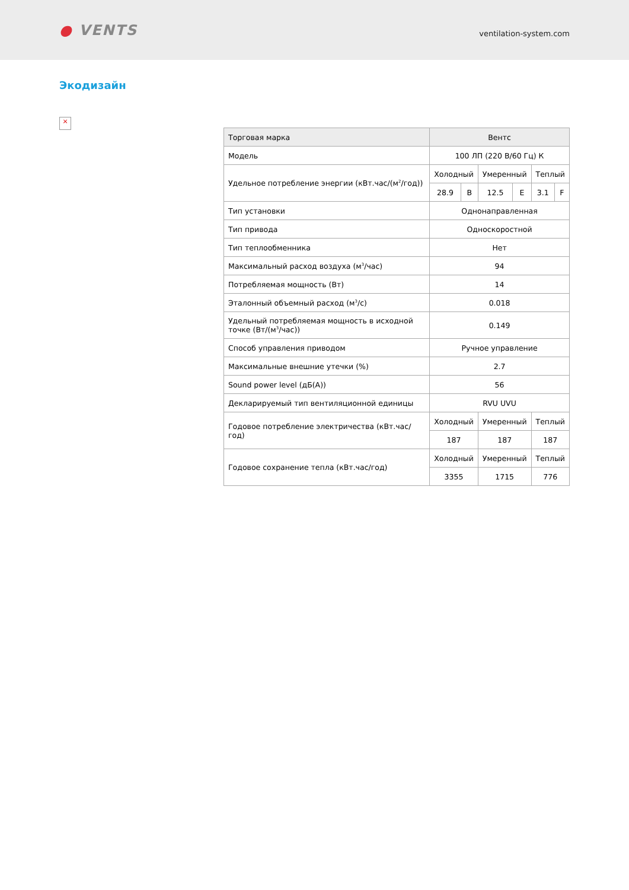● VENTS
ventilation-system.com
Экодизайн
×
| Торговая марка | Вентс | | | | | |
| Модель | 100 ЛП (220 В/60 Гц) К | | | | | |
| Удельное потребление энергии (кВт.час/(м<sup>2</sup>/год)) | Холодный | | Умеренный | | Теплый | |
| | 28.9 | B | 12.5 | E | 3.1 | F |
| Тип установки | Однонаправленная | | | | | |
| Тип привода | Односкоростной | | | | | |
| Тип теплообменника | Нет | | | | | |
| Максимальный расход воздуха (м<sup>3</sup>/час) | 94 | | | | | |
| Потребляемая мощность (Вт) | 14 | | | | | |
| Эталонный объемный расход (м<sup>3</sup>/с) | 0.018 | | | | | |
| Удельный потребляемая мощность в исходной точке (Вт/(м<sup>3</sup>/час)) | 0.149 | | | | | |
| Способ управления приводом | Ручное управление | | | | | |
| Максимальные внешние утечки (%) | 2.7 | | | | | |
| Sound power level (дБ(А)) | 56 | | | | | |
| Декларируемый тип вентиляционной единицы | RVU UVU | | | | | |
| Годовое потребление электричества (кВт.час/год) | Холодный | | Умеренный | | Теплый | |
| | 187 | | 187 | | 187 | |
| Годовое сохранение тепла (кВт.час/год) | Холодный | | Умеренный | | Теплый | |
| | 3355 | | 1715 | | 776 | |